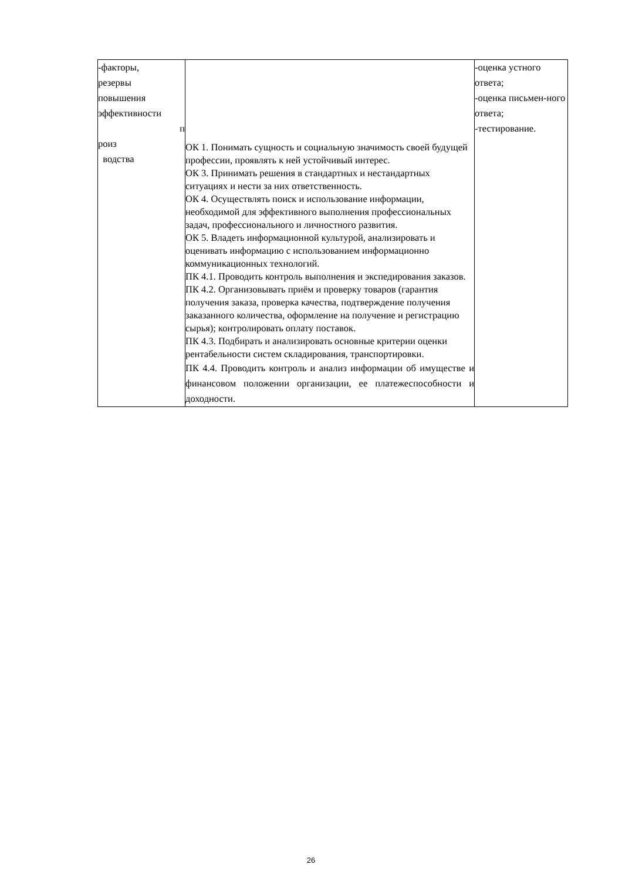| -факторы, резервы повышения эффективности п роиз водства | ОК 1. Понимать сущность и социальную значимость своей будущей профессии, проявлять к ней устойчивый интерес. ОК 3. Принимать решения в стандартных и нестандартных ситуациях и нести за них ответственность. ОК 4. Осуществлять поиск и использование информации, необходимой для эффективного выполнения профессиональных задач, профессионального и личностного развития. ОК 5. Владеть информационной культурой, анализировать и оценивать информацию с использованием информационно коммуникационных технологий. ПК 4.1. Проводить контроль выполнения и экспедирования заказов. ПК 4.2. Организовывать приём и проверку товаров (гарантия получения заказа, проверка качества, подтверждение получения заказанного количества, оформление на получение и регистрацию сырья); контролировать оплату поставок. ПК 4.3. Подбирать и анализировать основные критерии оценки рентабельности систем складирования, транспортировки. ПК 4.4. Проводить контроль и анализ информации об имуществе и финансовом положении организации, ее платежеспособности и доходности. | -оценка устного ответа; -оценка письмен-ного ответа; -тестирование. |
26